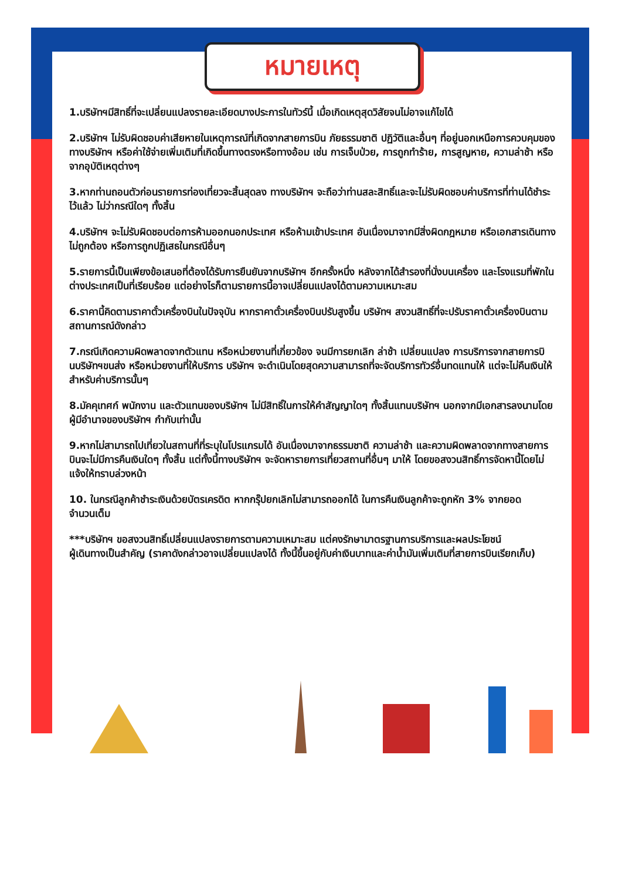หมายเหตุ
1.บริษัทฯมีสิทธิ์ที่จะเปลี่ยนแปลงรายละเอียดบางประการในทัวร์นี้ เมื่อเกิดเหตุสุดวิสัยจนไม่อาจแก้ไขได้
2.บริษัทฯ ไม่รับผิดชอบค่าเสียหายในเหตุการณ์ที่เกิดจากสายการบิน ภัยธรรมชาติ ปฏิวัติและอื่นๆ ที่อยู่นอกเหนือการควบคุมของทางบริษัทฯ หรือค่าใช้จ่ายเพิ่มเติมที่เกิดขึ้นทางตรงหรือทางอ้อม เช่น การเจ็บป่วย, การถูกทำร้าย, การสูญหาย, ความล่าช้า หรือจากอุบัติเหตุต่างๆ
3.หากท่านถอนตัวก่อนรายการท่องเที่ยวจะสิ้นสุดลง ทางบริษัทฯ จะถือว่าท่านสละสิทธิ์และจะไม่รับผิดชอบค่าบริการที่ท่านได้ชำระไว้แล้ว ไม่ว่ากรณีใดๆ ทั้งสิ้น
4.บริษัทฯ จะไม่รับผิดชอบต่อการห้ามออกนอกประเทศ หรือห้ามเข้าประเทศ อันเนื่องมาจากมีสิ่งผิดกฎหมาย หรือเอกสารเดินทางไม่ถูกต้อง หรือการถูกปฏิเสธในกรณีอื่นๆ
5.รายการนี้เป็นเพียงข้อเสนอที่ต้องได้รับการยืนยันจากบริษัทฯ อีกครั้งหนึ่ง หลังจากได้สำรองที่นั่งบนเครื่อง และโรงแรมที่พักในต่างประเทศเป็นที่เรียบร้อย แต่อย่างไรก็ตามรายการนี้อาจเปลี่ยนแปลงได้ตามความเหมาะสม
6.ราคานี้คิดตามราคาตั๋วเครื่องบินในปัจจุบัน หากราคาตั๋วเครื่องบินปรับสูงขึ้น บริษัทฯ สงวนสิทธิ์ที่จะปรับราคาตั๋วเครื่องบินตามสถานการณ์ดังกล่าว
7.กรณีเกิดความผิดพลาดจากตัวแทน หรือหน่วยงานที่เกี่ยวข้อง จนมีการยกเลิก ล่าช้า เปลี่ยนแปลง การบริการจากสายการบินบริษัทฯขนส่ง หรือหน่วยงานที่ให้บริการ บริษัทฯ จะดำเนินโดยสุดความสามารถที่จะจัดบริการทัวร์อื่นทดแทนให้ แต่จะไม่คืนเงินให้สำหรับค่าบริการนั้นๆ
8.มัคคุเทศก์ พนักงาน และตัวแทนของบริษัทฯ ไม่มีสิทธิ์ในการให้คำสัญญาใดๆ ทั้งสิ้นแทนบริษัทฯ นอกจากมีเอกสารลงนามโดยผู้มีอำนาจของบริษัทฯ กำกับเท่านั้น
9.หากไม่สามารถไปเที่ยวในสถานที่ที่ระบุในโปรแกรมได้ อันเนื่องมาจากธรรมชาติ ความล่าช้า และความผิดพลาดจากทางสายการบินจะไม่มีการคืนเงินใดๆ ทั้งสิ้น แต่ทั้งนี้ทางบริษัทฯ จะจัดหารายการเที่ยวสถานที่อื่นๆ มาให้ โดยขอสงวนสิทธิ์การจัดหานี้โดยไม่แจ้งให้ทราบล่วงหน้า
10. ในกรณีลูกค้าชำระเงินด้วยบัตรเครดิต หากกรุ๊ปยกเลิกไม่สามารถออกได้ ในการคืนเงินลูกค้าจะถูกหัก 3% จากยอดจำนวนเต็ม
***บริษัทฯ ขอสงวนสิทธิ์เปลี่ยนแปลงรายการตามความเหมาะสม แต่คงรักษามาตรฐานการบริการและผลประโยชน์
ผู้เดินทางเป็นสำคัญ (ราคาดังกล่าวอาจเปลี่ยนแปลงได้ ทั้งนี้ขึ้นอยู่กับค่าเงินบาทและค่าน้ำมันเพิ่มเติมที่สายการบินเรียกเก็บ)